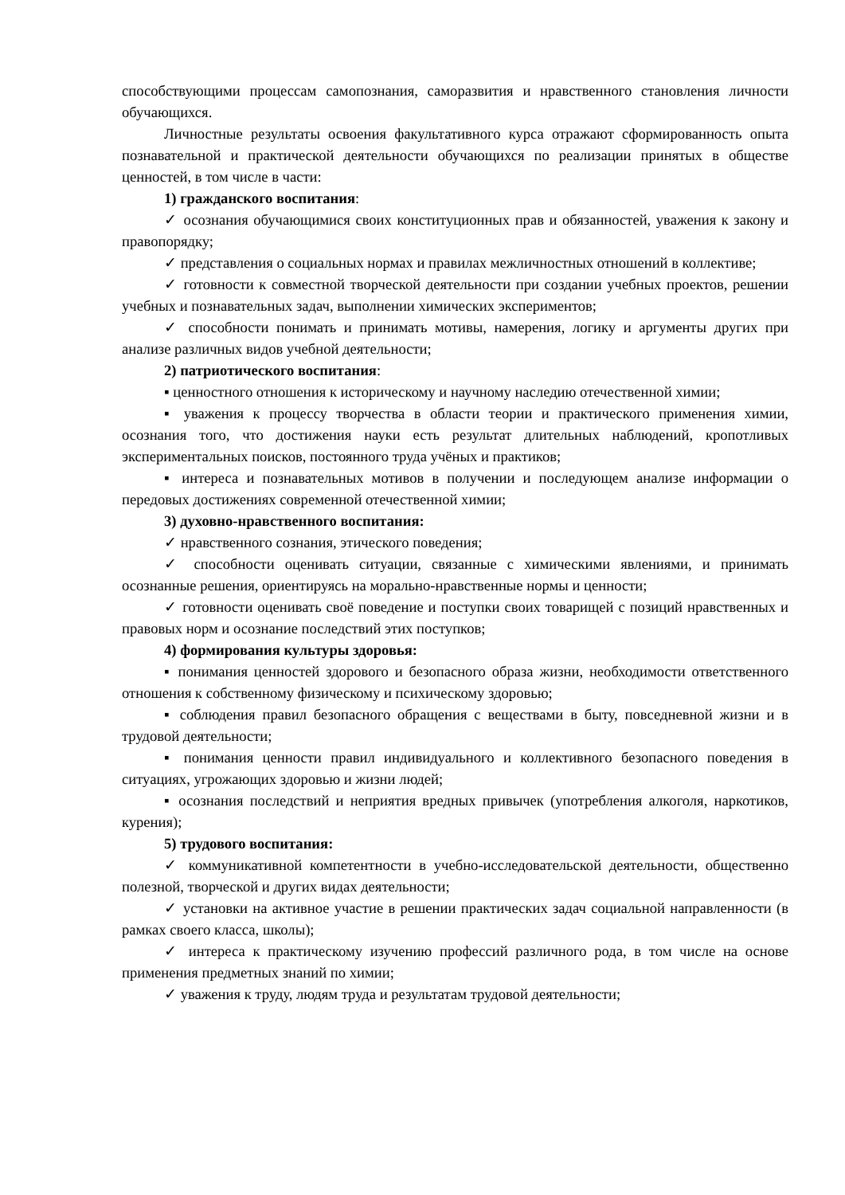способствующими процессам самопознания, саморазвития и нравственного становления личности обучающихся.
Личностные результаты освоения факультативного курса отражают сформированность опыта познавательной и практической деятельности обучающихся по реализации принятых в обществе ценностей, в том числе в части:
1) гражданского воспитания:
✓ осознания обучающимися своих конституционных прав и обязанностей, уважения к закону и правопорядку;
✓ представления о социальных нормах и правилах межличностных отношений в коллективе;
✓ готовности к совместной творческой деятельности при создании учебных проектов, решении учебных и познавательных задач, выполнении химических экспериментов;
✓ способности понимать и принимать мотивы, намерения, логику и аргументы других при анализе различных видов учебной деятельности;
2) патриотического воспитания:
▪ ценностного отношения к историческому и научному наследию отечественной химии;
▪ уважения к процессу творчества в области теории и практического применения химии, осознания того, что достижения науки есть результат длительных наблюдений, кропотливых экспериментальных поисков, постоянного труда учёных и практиков;
▪ интереса и познавательных мотивов в получении и последующем анализе информации о передовых достижениях современной отечественной химии;
3) духовно-нравственного воспитания:
✓ нравственного сознания, этического поведения;
✓ способности оценивать ситуации, связанные с химическими явлениями, и принимать осознанные решения, ориентируясь на морально-нравственные нормы и ценности;
✓ готовности оценивать своё поведение и поступки своих товарищей с позиций нравственных и правовых норм и осознание последствий этих поступков;
4) формирования культуры здоровья:
▪ понимания ценностей здорового и безопасного образа жизни, необходимости ответственного отношения к собственному физическому и психическому здоровью;
▪ соблюдения правил безопасного обращения с веществами в быту, повседневной жизни и в трудовой деятельности;
▪ понимания ценности правил индивидуального и коллективного безопасного поведения в ситуациях, угрожающих здоровью и жизни людей;
▪ осознания последствий и неприятия вредных привычек (употребления алкоголя, наркотиков, курения);
5) трудового воспитания:
✓ коммуникативной компетентности в учебно-исследовательской деятельности, общественно полезной, творческой и других видах деятельности;
✓ установки на активное участие в решении практических задач социальной направленности (в рамках своего класса, школы);
✓ интереса к практическому изучению профессий различного рода, в том числе на основе применения предметных знаний по химии;
✓ уважения к труду, людям труда и результатам трудовой деятельности;